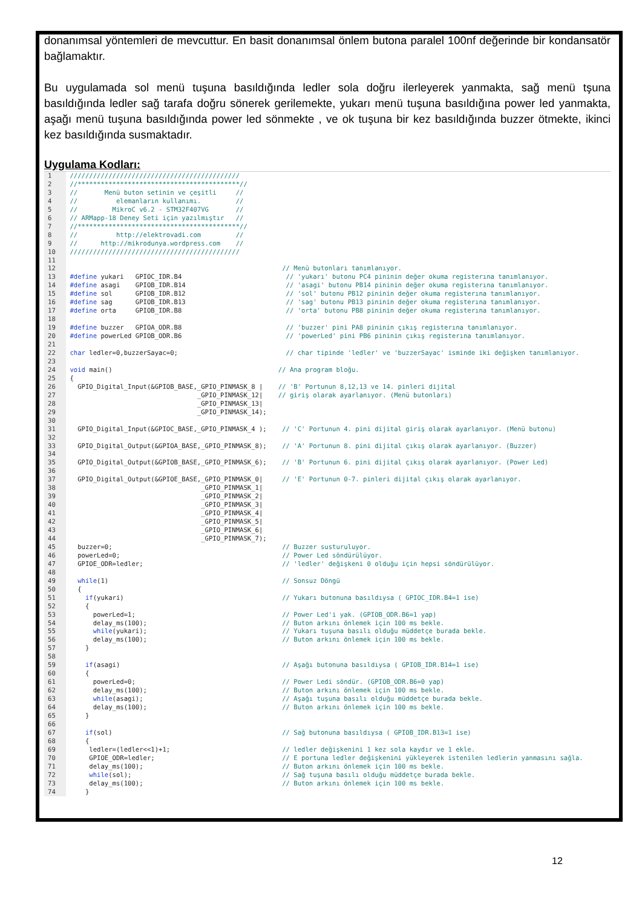donanımsal yöntemleri de mevcuttur. En basit donanımsal önlem butona paralel 100nf değerinde bir kondansatör bağlamaktır.
Bu uygulamada sol menü tuşuna basıldığında ledler sola doğru ilerleyerek yanmakta, sağ menü tşuna basıldığında ledler sağ tarafa doğru sönerek gerilemekte, yukarı menü tuşuna basıldığına power led yanmakta, aşağı menü tuşuna basıldığında power led sönmekte , ve ok tuşuna bir kez basıldığında buzzer ötmekte, ikinci kez basıldığında susmaktadır.
Uygulama Kodları:
1 ////////////////////////////////////////////
2 //******************************************//
3 // Menü buton setinin ve çeşitli //
4 // elemanların kullanımı. //
5 // MikroC v6.2 - STM32F407VG //
6 // ARMapp-18 Deney Seti için yazılmıştır //
7 //******************************************//
8 // http://elektrovadi.com //
9 // http://mikrodunya.wordpress.com //
10 ////////////////////////////////////////////
11
12 // Menü butonları tanımlanıyor.
13 #define yukari GPIOC_IDR.B4 // 'yukarı' butonu PC4 pininin değer okuma registerına tanımlanıyor.
14 #define asagi GPIOB_IDR.B14 // 'asagi' butonu PB14 pininin değer okuma registerına tanımlanıyor.
15 #define sol GPIOB_IDR.B12 // 'sol' butonu PB12 pininin değer okuma registerına tanımlanıyor.
16 #define sag GPIOB_IDR.B13 // 'sag' butonu PB13 pininin değer okuma registerına tanımlanıyor.
17 #define orta GPIOB_IDR.B8 // 'orta' butonu PB8 pininin değer okuma registerına tanımlanıyor.
18
19 #define buzzer GPIOA_ODR.B8 // 'buzzer' pini PA8 pininin çıkış registerına tanımlanıyor.
20 #define powerLed GPIOB_ODR.B6 // 'powerLed' pini PB6 pininin çıkış registerına tanımlanıyor.
21
22 char ledler=0,buzzerSayac=0; // char tipinde 'ledler' ve 'buzzerSayac' isminde iki değişken tanımlanıyor.
23
24 void main() // Ana program bloğu.
25 {
26 GPIO_Digital_Input(&GPIOB_BASE,_GPIO_PINMASK_8 | // 'B' Portunun 8,12,13 ve 14. pinleri dijital
27 _GPIO_PINMASK_12| // giriş olarak ayarlanıyor. (Menü butonları)
28 _GPIO_PINMASK_13|
29 _GPIO_PINMASK_14);
30
31 GPIO_Digital_Input(&GPIOC_BASE,_GPIO_PINMASK_4 ); // 'C' Portunun 4. pini dijital giriş olarak ayarlanıyor. (Menü butonu)
32
33 GPIO_Digital_Output(&GPIOA_BASE,_GPIO_PINMASK_8); // 'A' Portunun 8. pini dijital çıkış olarak ayarlanıyor. (Buzzer)
34
35 GPIO_Digital_Output(&GPIOB_BASE,_GPIO_PINMASK_6); // 'B' Portunun 6. pini dijital çıkış olarak ayarlanıyor. (Power Led)
36
37 GPIO_Digital_Output(&GPIOE_BASE,_GPIO_PINMASK_0| // 'E' Portunun 0-7. pinleri dijital çıkış olarak ayarlanıyor.
38 _GPIO_PINMASK_1|
39 _GPIO_PINMASK_2|
40 _GPIO_PINMASK_3|
41 _GPIO_PINMASK_4|
42 _GPIO_PINMASK_5|
43 _GPIO_PINMASK_6|
44 _GPIO_PINMASK_7);
45 buzzer=0; // Buzzer susturuluyor.
46 powerLed=0; // Power Led söndürülüyor.
47 GPIOE_ODR=ledler; // 'ledler' değişkeni 0 olduğu için hepsi söndürülüyor.
48
49 while(1) // Sonsuz Döngü
50 {
51 if(yukari) // Yukarı butonuna basıldıysa ( GPIOC_IDR.B4=1 ise)
52 {
53 powerLed=1; // Power Led'i yak. (GPIOB_ODR.B6=1 yap)
54 delay_ms(100); // Buton arkını önlemek için 100 ms bekle.
55 while(yukari); // Yukarı tuşuna basılı olduğu müddetçe burada bekle.
56 delay_ms(100); // Buton arkını önlemek için 100 ms bekle.
57 }
58
59 if(asagi) // Aşağı butonuna basıldıysa ( GPIOB_IDR.B14=1 ise)
60 {
61 powerLed=0; // Power Ledi söndür. (GPIOB_ODR.B6=0 yap)
62 delay_ms(100); // Buton arkını önlemek için 100 ms bekle.
63 while(asagi); // Aşağı tuşuna basılı olduğu müddetçe burada bekle.
64 delay_ms(100); // Buton arkını önlemek için 100 ms bekle.
65 }
66
67 if(sol) // Sağ butonuna basıldıysa ( GPIOB_IDR.B13=1 ise)
68 {
69 ledler=(ledler<<1)+1; // ledler değişkenini 1 kez sola kaydır ve 1 ekle.
70 GPIOE_ODR=ledler; // E portuna ledler değişkenini yükleyerek istenilen ledlerin yanmasını sağla.
71 delay_ms(100); // Buton arkını önlemek için 100 ms bekle.
72 while(sol); // Sağ tuşuna basılı olduğu müddetçe burada bekle.
73 delay_ms(100); // Buton arkını önlemek için 100 ms bekle.
74 }
12